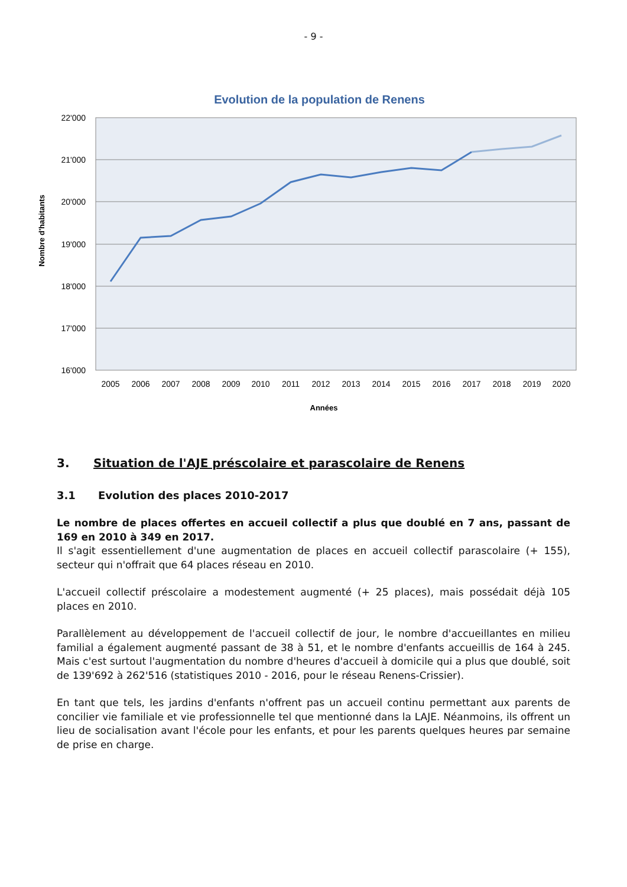- 9 -
Evolution de la population de Renens
22'000
21'000
20'000
19'000
18'000
17'000
16'000
2005
2006
2007
2008
2009
2010
2011
2012
2013
2014
2015
2016
2017
2018
2019
2020
Années
Nombre d'habitants
3. Situation de l'AJE préscolaire et parascolaire de Renens
3.1 Evolution des places 2010-2017
Le nombre de places offertes en accueil collectif a plus que doublé en 7 ans, passant de 169 en 2010 à 349 en 2017.
Il s'agit essentiellement d'une augmentation de places en accueil collectif parascolaire (+ 155), secteur qui n'offrait que 64 places réseau en 2010.
L'accueil collectif préscolaire a modestement augmenté (+ 25 places), mais possédait déjà 105 places en 2010.
Parallèlement au développement de l'accueil collectif de jour, le nombre d'accueillantes en milieu familial a également augmenté passant de 38 à 51, et le nombre d'enfants accueillis de 164 à 245. Mais c'est surtout l'augmentation du nombre d'heures d'accueil à domicile qui a plus que doublé, soit de 139'692 à 262'516 (statistiques 2010 - 2016, pour le réseau Renens-Crissier).
En tant que tels, les jardins d'enfants n'offrent pas un accueil continu permettant aux parents de concilier vie familiale et vie professionnelle tel que mentionné dans la LAJE. Néanmoins, ils offrent un lieu de socialisation avant l'école pour les enfants, et pour les parents quelques heures par semaine de prise en charge.